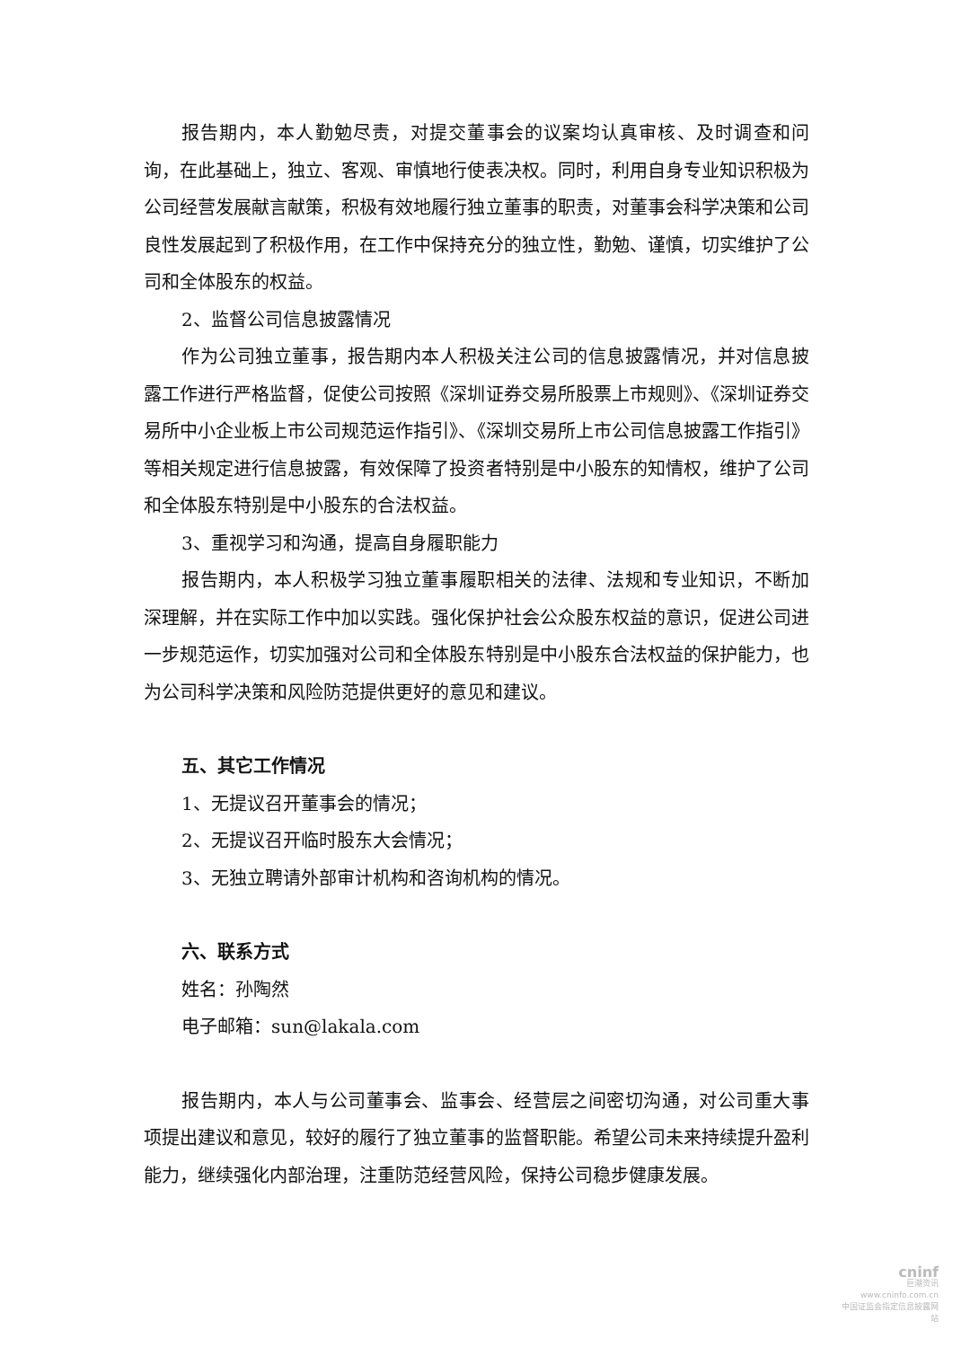报告期内，本人勤勉尽责，对提交董事会的议案均认真审核、及时调查和问询，在此基础上，独立、客观、审慎地行使表决权。同时，利用自身专业知识积极为公司经营发展献言献策，积极有效地履行独立董事的职责，对董事会科学决策和公司良性发展起到了积极作用，在工作中保持充分的独立性，勤勉、谨慎，切实维护了公司和全体股东的权益。
2、监督公司信息披露情况
作为公司独立董事，报告期内本人积极关注公司的信息披露情况，并对信息披露工作进行严格监督，促使公司按照《深圳证券交易所股票上市规则》、《深圳证券交易所中小企业板上市公司规范运作指引》、《深圳交易所上市公司信息披露工作指引》等相关规定进行信息披露，有效保障了投资者特别是中小股东的知情权，维护了公司和全体股东特别是中小股东的合法权益。
3、重视学习和沟通，提高自身履职能力
报告期内，本人积极学习独立董事履职相关的法律、法规和专业知识，不断加深理解，并在实际工作中加以实践。强化保护社会公众股东权益的意识，促进公司进一步规范运作，切实加强对公司和全体股东特别是中小股东合法权益的保护能力，也为公司科学决策和风险防范提供更好的意见和建议。
五、其它工作情况
1、无提议召开董事会的情况；
2、无提议召开临时股东大会情况；
3、无独立聘请外部审计机构和咨询机构的情况。
六、联系方式
姓名：孙陶然
电子邮箱：sun@lakala.com
报告期内，本人与公司董事会、监事会、经营层之间密切沟通，对公司重大事项提出建议和意见，较好的履行了独立董事的监督职能。希望公司未来持续提升盈利能力，继续强化内部治理，注重防范经营风险，保持公司稳步健康发展。
cninf
巨潮资讯
www.cninfo.com.cn
中国证监会指定信息披露网站